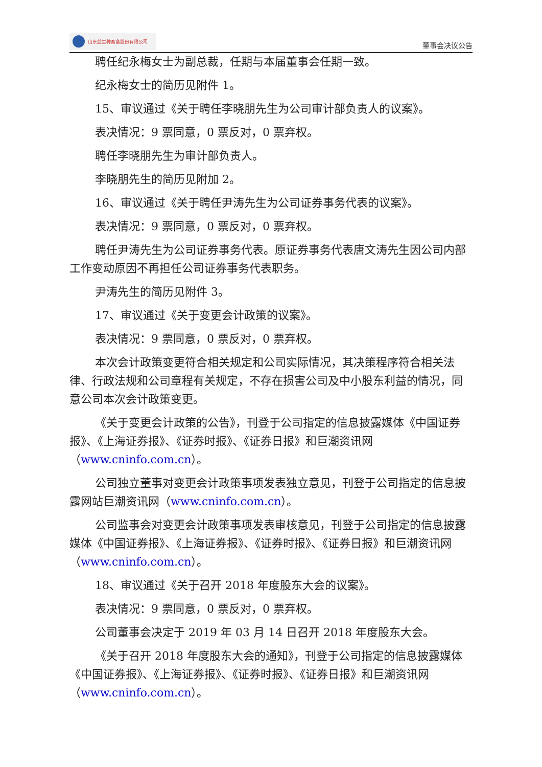山东益生种畜禽股份有限公司
董事会决议公告
聘任纪永梅女士为副总裁，任期与本届董事会任期一致。
纪永梅女士的简历见附件 1。
15、审议通过《关于聘任李晓朋先生为公司审计部负责人的议案》。
表决情况：9 票同意，0 票反对，0 票弃权。
聘任李晓朋先生为审计部负责人。
李晓朋先生的简历见附加 2。
16、审议通过《关于聘任尹涛先生为公司证券事务代表的议案》。
表决情况：9 票同意，0 票反对，0 票弃权。
聘任尹涛先生为公司证券事务代表。原证券事务代表唐文涛先生因公司内部工作变动原因不再担任公司证券事务代表职务。
尹涛先生的简历见附件 3。
17、审议通过《关于变更会计政策的议案》。
表决情况：9 票同意，0 票反对，0 票弃权。
本次会计政策变更符合相关规定和公司实际情况，其决策程序符合相关法律、行政法规和公司章程有关规定，不存在损害公司及中小股东利益的情况，同意公司本次会计政策变更。
《关于变更会计政策的公告》，刊登于公司指定的信息披露媒体《中国证券报》、《上海证券报》、《证券时报》、《证券日报》和巨潮资讯网（www.cninfo.com.cn）。
公司独立董事对变更会计政策事项发表独立意见，刊登于公司指定的信息披露网站巨潮资讯网（www.cninfo.com.cn）。
公司监事会对变更会计政策事项发表审核意见，刊登于公司指定的信息披露媒体《中国证券报》、《上海证券报》、《证券时报》、《证券日报》和巨潮资讯网（www.cninfo.com.cn）。
18、审议通过《关于召开 2018 年度股东大会的议案》。
表决情况：9 票同意，0 票反对，0 票弃权。
公司董事会决定于 2019 年 03 月 14 日召开 2018 年度股东大会。
《关于召开 2018 年度股东大会的通知》，刊登于公司指定的信息披露媒体《中国证券报》、《上海证券报》、《证券时报》、《证券日报》和巨潮资讯网（www.cninfo.com.cn）。